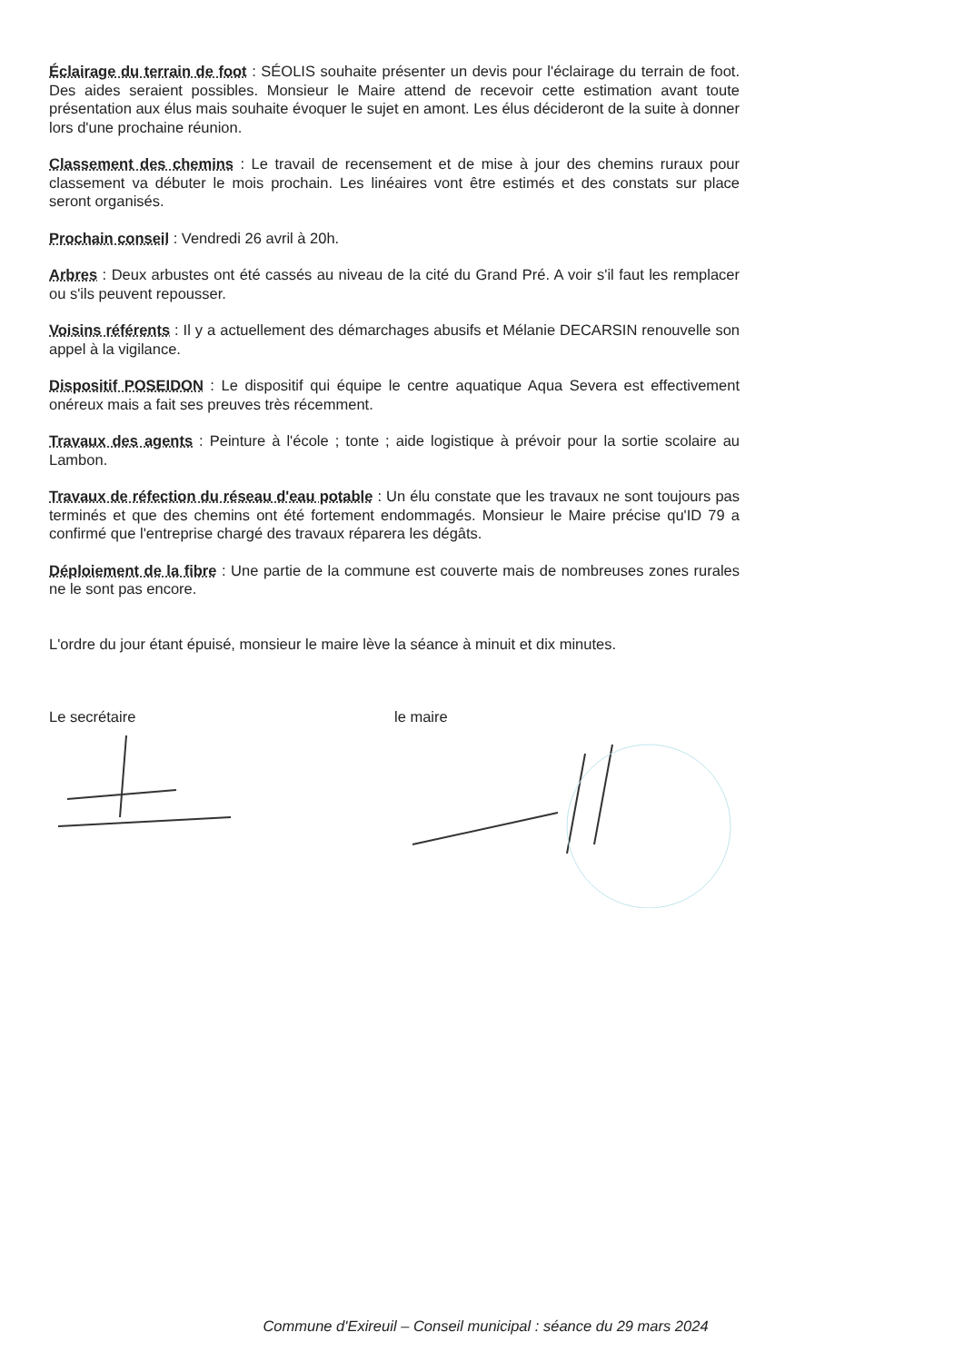Éclairage du terrain de foot : SÉOLIS souhaite présenter un devis pour l'éclairage du terrain de foot. Des aides seraient possibles. Monsieur le Maire attend de recevoir cette estimation avant toute présentation aux élus mais souhaite évoquer le sujet en amont. Les élus décideront de la suite à donner lors d'une prochaine réunion.
Classement des chemins : Le travail de recensement et de mise à jour des chemins ruraux pour classement va débuter le mois prochain. Les linéaires vont être estimés et des constats sur place seront organisés.
Prochain conseil : Vendredi 26 avril à 20h.
Arbres : Deux arbustes ont été cassés au niveau de la cité du Grand Pré. A voir s'il faut les remplacer ou s'ils peuvent repousser.
Voisins référents : Il y a actuellement des démarchages abusifs et Mélanie DECARSIN renouvelle son appel à la vigilance.
Dispositif POSEIDON : Le dispositif qui équipe le centre aquatique Aqua Severa est effectivement onéreux mais a fait ses preuves très récemment.
Travaux des agents : Peinture à l'école ; tonte ; aide logistique à prévoir pour la sortie scolaire au Lambon.
Travaux de réfection du réseau d'eau potable : Un élu constate que les travaux ne sont toujours pas terminés et que des chemins ont été fortement endommagés. Monsieur le Maire précise qu'ID 79 a confirmé que l'entreprise chargé des travaux réparera les dégâts.
Déploiement de la fibre : Une partie de la commune est couverte mais de nombreuses zones rurales ne le sont pas encore.
L'ordre du jour étant épuisé, monsieur le maire lève la séance à minuit et dix minutes.
Le secrétaire le maire
Commune d'Exireuil – Conseil municipal : séance du 29 mars 2024